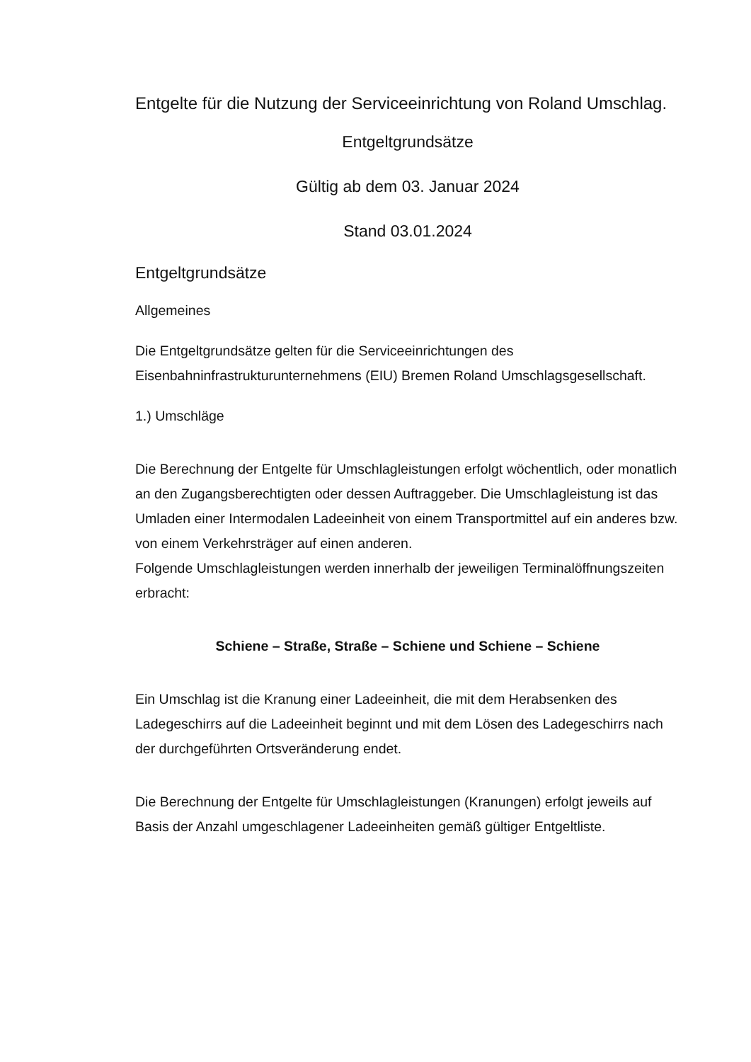Entgelte für die Nutzung der Serviceeinrichtung von Roland Umschlag.
Entgeltgrundsätze
Gültig ab dem 03. Januar 2024
Stand 03.01.2024
Entgeltgrundsätze
Allgemeines
Die Entgeltgrundsätze gelten für die Serviceeinrichtungen des Eisenbahninfrastrukturunternehmens (EIU) Bremen Roland Umschlagsgesellschaft.
1.) Umschläge
Die Berechnung der Entgelte für Umschlagleistungen erfolgt wöchentlich, oder monatlich an den Zugangsberechtigten oder dessen Auftraggeber. Die Umschlagleistung ist das Umladen einer Intermodalen Ladeeinheit von einem Transportmittel auf ein anderes bzw. von einem Verkehrsträger auf einen anderen.
Folgende Umschlagleistungen werden innerhalb der jeweiligen Terminalöffnungszeiten erbracht:
Schiene – Straße, Straße – Schiene und Schiene – Schiene
Ein Umschlag ist die Kranung einer Ladeeinheit, die mit dem Herabsenken des Ladegeschirrs auf die Ladeeinheit beginnt und mit dem Lösen des Ladegeschirrs nach der durchgeführten Ortsveränderung endet.
Die Berechnung der Entgelte für Umschlagleistungen (Kranungen) erfolgt jeweils auf Basis der Anzahl umgeschlagener Ladeeinheiten gemäß gültiger Entgeltliste.